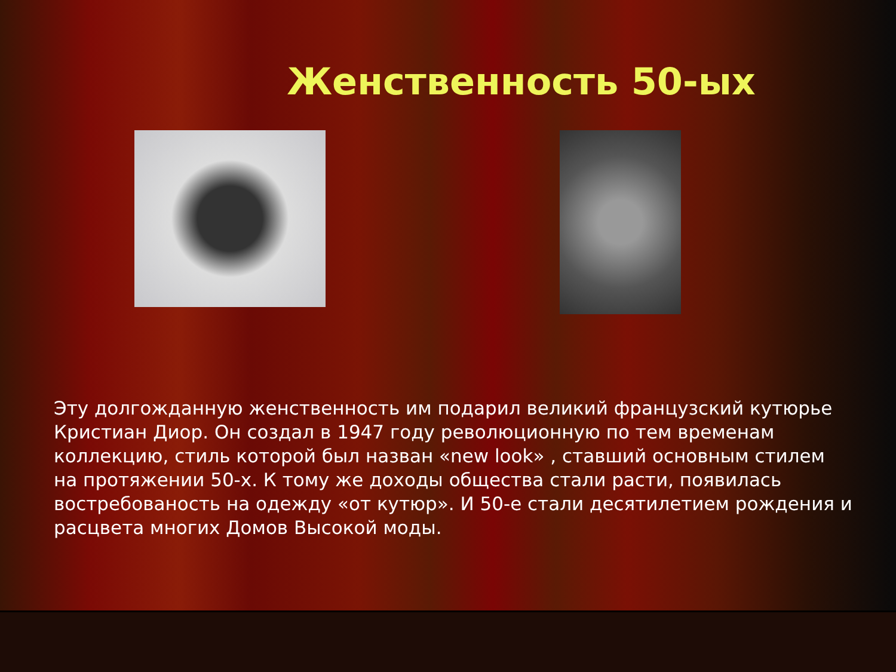Женственность 50-ых
Эту долгожданную женственность им подарил великий французский кутюрье Кристиан Диор. Он создал в 1947 году революционную по тем временам коллекцию, стиль которой был назван «new look» , ставший основным стилем на протяжении 50-х. К тому же доходы общества стали расти, появилась востребованость на одежду «от кутюр». И 50-е стали десятилетием рождения и расцвета многих Домов Высокой моды.